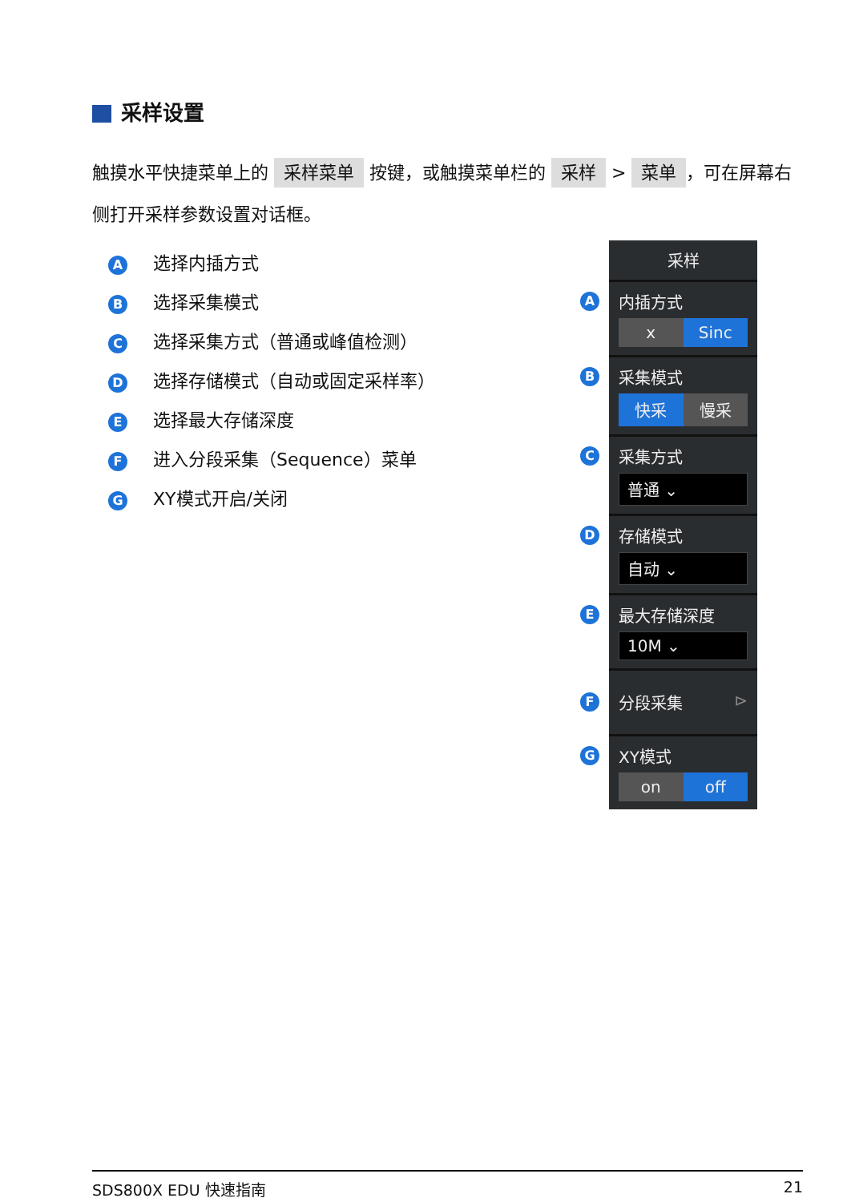采样设置
触摸水平快捷菜单上的 采样菜单 按键，或触摸菜单栏的 采样 > 菜单 ，可在屏幕右侧打开采样参数设置对话框。
A选择内插方式
B选择采集模式
C选择采集方式（普通或峰值检测）
D选择存储模式（自动或固定采样率）
E选择最大存储深度
F进入分段采集（Sequence）菜单
G XY模式开启/关闭
采样
A 内插方式
x Sinc
B 采集模式
快采 慢采
C 采集方式
普通 ⌄
D 存储模式
自动 ⌄
E 最大存储深度
10M ⌄
F 分段采集 ⊳
G XY模式
on off
SDS800X EDU 快速指南 21